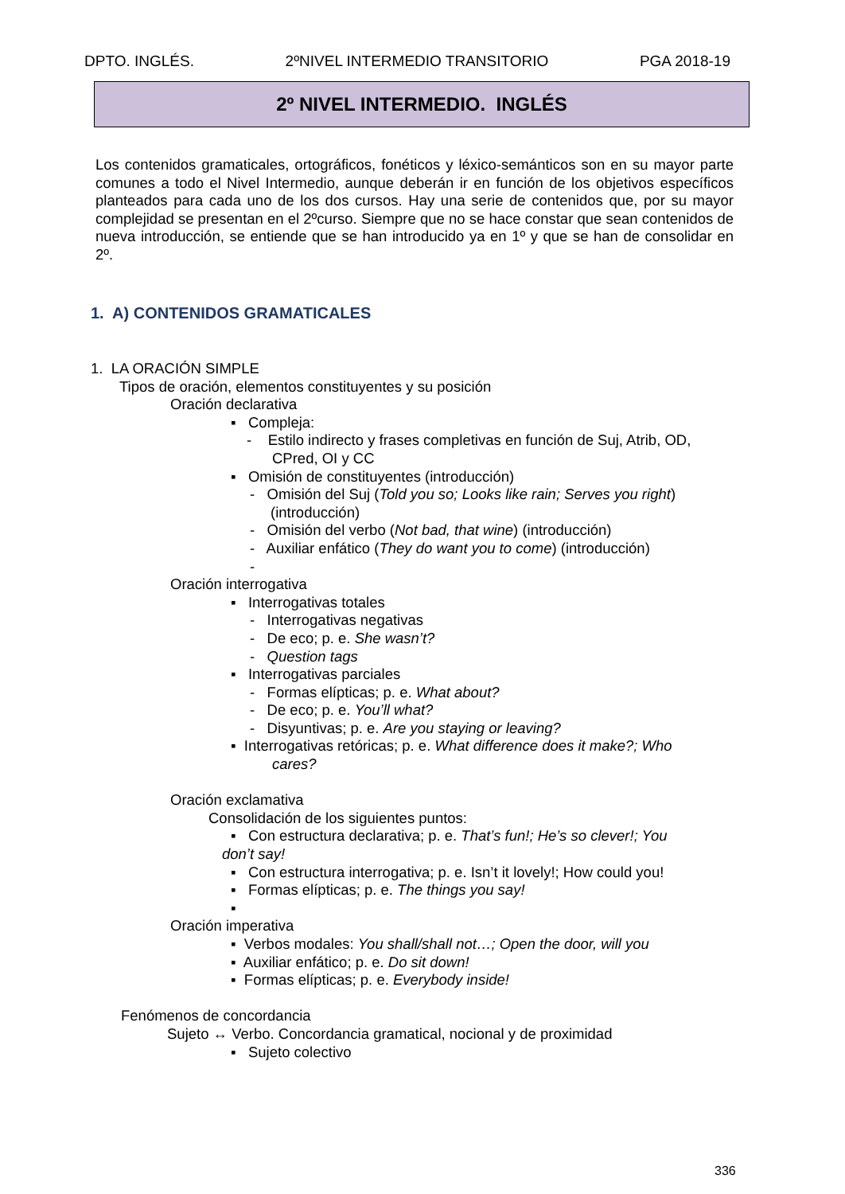DPTO. INGLÉS. 2ºNIVEL INTERMEDIO TRANSITORIO PGA 2018-19
2º NIVEL INTERMEDIO. INGLÉS
Los contenidos gramaticales, ortográficos, fonéticos y léxico-semánticos son en su mayor parte comunes a todo el Nivel Intermedio, aunque deberán ir en función de los objetivos específicos planteados para cada uno de los dos cursos. Hay una serie de contenidos que, por su mayor complejidad se presentan en el 2ºcurso. Siempre que no se hace constar que sean contenidos de nueva introducción, se entiende que se han introducido ya en 1º y que se han de consolidar en 2º.
1. A) CONTENIDOS GRAMATICALES
1. LA ORACIÓN SIMPLE
Tipos de oración, elementos constituyentes y su posición
Oración declarativa
▪ Compleja:
- Estilo indirecto y frases completivas en función de Suj, Atrib, OD,
CPred, OI y CC
▪ Omisión de constituyentes (introducción)
- Omisión del Suj (Told you so; Looks like rain; Serves you right)
(introducción)
- Omisión del verbo (Not bad, that wine) (introducción)
- Auxiliar enfático (They do want you to come) (introducción)
-
Oración interrogativa
▪ Interrogativas totales
- Interrogativas negativas
- De eco; p. e. She wasn’t?
- Question tags
▪ Interrogativas parciales
- Formas elípticas; p. e. What about?
- De eco; p. e. You’ll what?
- Disyuntivas; p. e. Are you staying or leaving?
▪ Interrogativas retóricas; p. e. What difference does it make?; Who
cares?
Oración exclamativa
Consolidación de los siguientes puntos:
▪ Con estructura declarativa; p. e. That’s fun!; He’s so clever!; You
don’t say!
▪ Con estructura interrogativa; p. e. Isn’t it lovely!; How could you!
▪ Formas elípticas; p. e. The things you say!
▪
Oración imperativa
▪ Verbos modales: You shall/shall not…; Open the door, will you
▪ Auxiliar enfático; p. e. Do sit down!
▪ Formas elípticas; p. e. Everybody inside!
Fenómenos de concordancia
Sujeto ↔ Verbo. Concordancia gramatical, nocional y de proximidad
▪ Sujeto colectivo
336